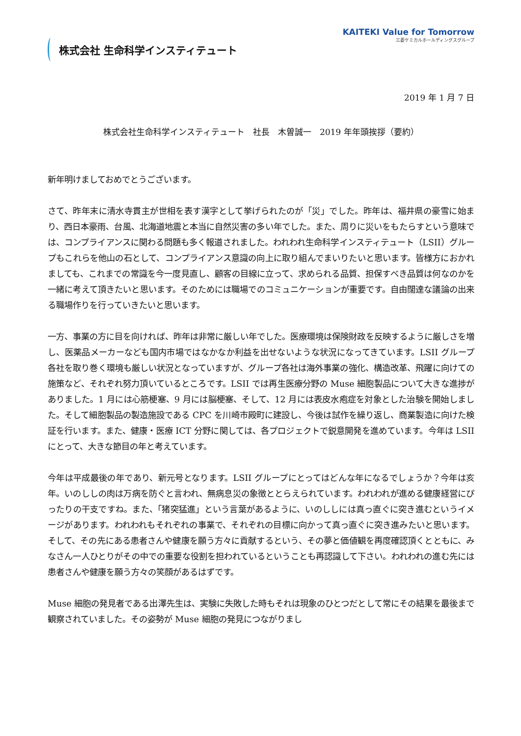株式会社 生命科学インスティテュート
KAITEKI Value for Tomorrow
三菱ケミカルホールディングスグループ
2019 年 1 月 7 日
株式会社生命科学インスティテュート　社長　木曽誠一　2019 年年頭挨拶（要約）
新年明けましておめでとうございます。
さて、昨年末に清水寺貫主が世相を表す漢字として挙げられたのが「災」でした。昨年は、福井県の豪雪に始まり、西日本豪雨、台風、北海道地震と本当に自然災害の多い年でした。また、周りに災いをもたらすという意味では、コンプライアンスに関わる問題も多く報道されました。われわれ生命科学インスティテュート（LSII）グループもこれらを他山の石として、コンプライアンス意識の向上に取り組んでまいりたいと思います。皆様方におかれましても、これまでの常識を今一度見直し、顧客の目線に立って、求められる品質、担保すべき品質は何なのかを一緒に考えて頂きたいと思います。そのためには職場でのコミュニケーションが重要です。自由闊達な議論の出来る職場作りを行っていきたいと思います。
一方、事業の方に目を向ければ、昨年は非常に厳しい年でした。医療環境は保険財政を反映するように厳しさを増し、医薬品メーカーなども国内市場ではなかなか利益を出せないような状況になってきています。LSII グループ各社を取り巻く環境も厳しい状況となっていますが、グループ各社は海外事業の強化、構造改革、飛躍に向けての施策など、それぞれ努力頂いているところです。LSII では再生医療分野の Muse 細胞製品について大きな進捗がありました。1 月には心筋梗塞、9 月には脳梗塞、そして、12 月には表皮水疱症を対象とした治験を開始しました。そして細胞製品の製造施設である CPC を川崎市殿町に建設し、今後は試作を繰り返し、商業製造に向けた検証を行います。また、健康・医療 ICT 分野に関しては、各プロジェクトで鋭意開発を進めています。今年は LSII にとって、大きな節目の年と考えています。
今年は平成最後の年であり、新元号となります。LSII グループにとってはどんな年になるでしょうか？今年は亥年。いのししの肉は万病を防ぐと言われ、無病息災の象徴ととらえられています。われわれが進める健康経営にぴったりの干支ですね。また、「猪突猛進」という言葉があるように、いのししには真っ直ぐに突き進むというイメージがあります。われわれもそれぞれの事業で、それぞれの目標に向かって真っ直ぐに突き進みたいと思います。そして、その先にある患者さんや健康を願う方々に貢献するという、その夢と価値観を再度確認頂くとともに、みなさん一人ひとりがその中での重要な役割を担われているということも再認識して下さい。われわれの進む先には患者さんや健康を願う方々の笑顔があるはずです。
Muse 細胞の発見者である出澤先生は、実験に失敗した時もそれは現象のひとつだとして常にその結果を最後まで観察されていました。その姿勢が Muse 細胞の発見につながりまし